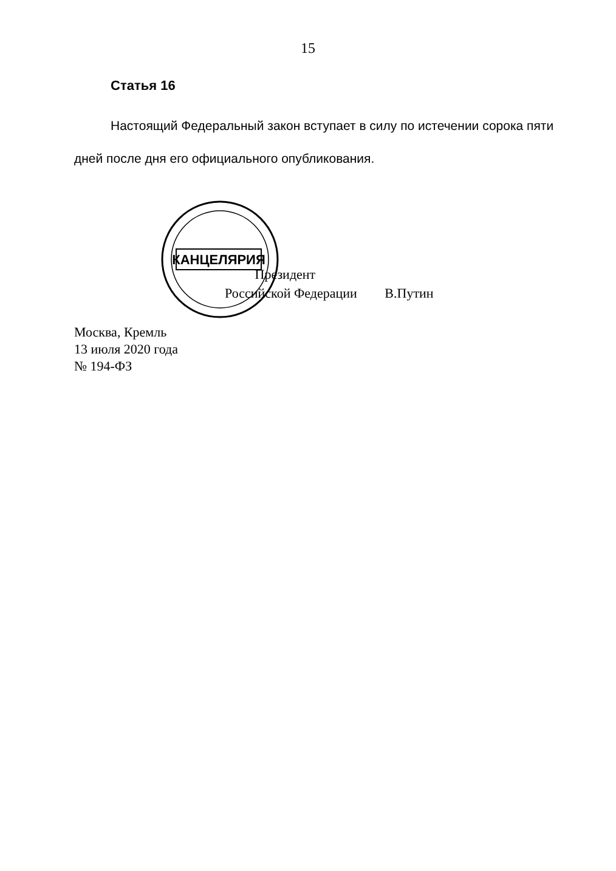15
Статья 16
Настоящий Федеральный закон вступает в силу по истечении сорока пяти дней после дня его официального опубликования.
КАНЦЕЛЯРИЯ
Президент
Российской Федерации В.Путин
Москва, Кремль
13 июля 2020 года
№ 194-ФЗ